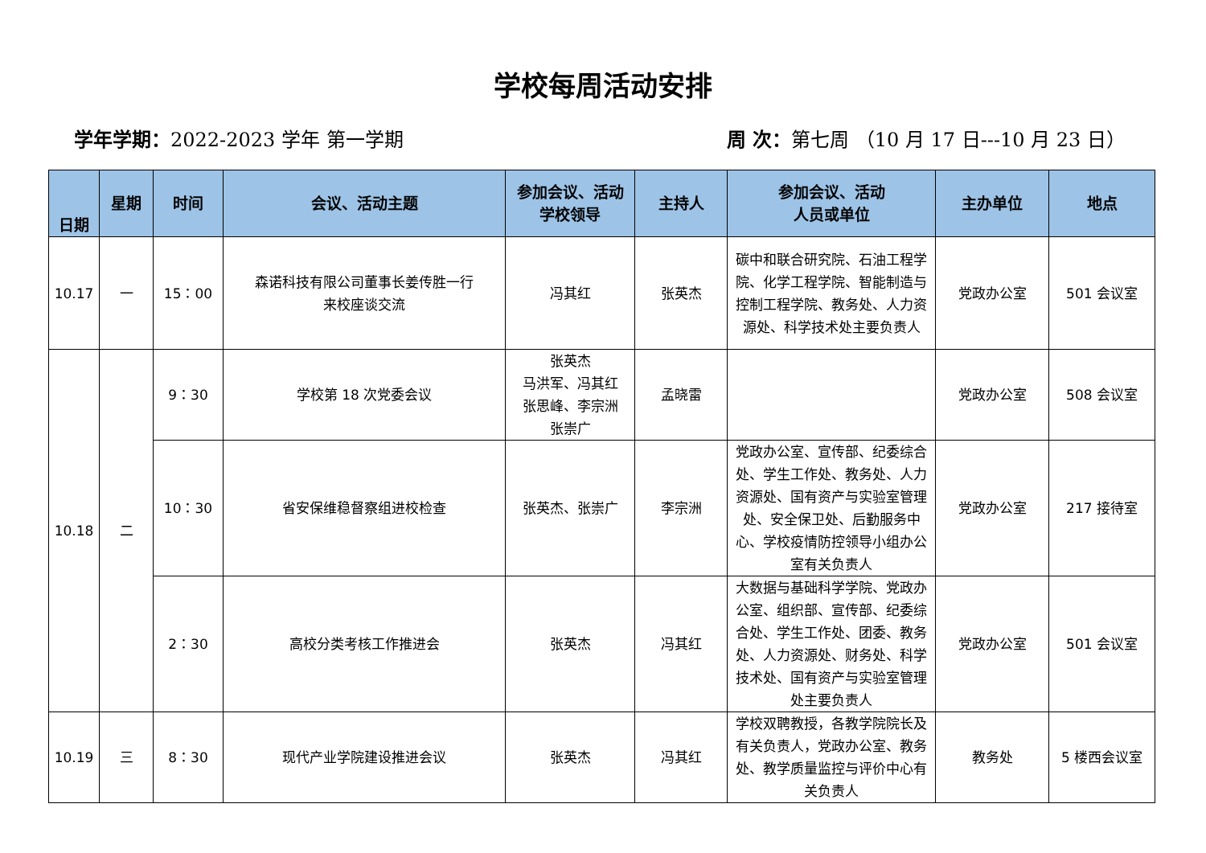学校每周活动安排
学年学期：2022-2023 学年 第一学期 周 次：第七周 （10 月 17 日---10 月 23 日）
| 日期 | 星期 | 时间 | 会议、活动主题 | 参加会议、活动 学校领导 | 主持人 | 参加会议、活动 人员或单位 | 主办单位 | 地点 |
| --- | --- | --- | --- | --- | --- | --- | --- | --- |
| 10.17 | 一 | 15：00 | 森诺科技有限公司董事长姜传胜一行 来校座谈交流 | 冯其红 | 张英杰 | 碳中和联合研究院、石油工程学院、化学工程学院、智能制造与控制工程学院、教务处、人力资源处、科学技术处主要负责人 | 党政办公室 | 501 会议室 |
| 10.18 | 二 | 9：30 | 学校第 18 次党委会议 | 张英杰 马洪军、冯其红 张思峰、李宗洲 张崇广 | 孟晓雷 | | 党政办公室 | 508 会议室 |
| | | 10：30 | 省安保维稳督察组进校检查 | 张英杰、张崇广 | 李宗洲 | 党政办公室、宣传部、纪委综合处、学生工作处、教务处、人力资源处、国有资产与实验室管理处、安全保卫处、后勤服务中心、学校疫情防控领导小组办公室有关负责人 | 党政办公室 | 217 接待室 |
| | | 2：30 | 高校分类考核工作推进会 | 张英杰 | 冯其红 | 大数据与基础科学学院、党政办公室、组织部、宣传部、纪委综合处、学生工作处、团委、教务处、人力资源处、财务处、科学技术处、国有资产与实验室管理处主要负责人 | 党政办公室 | 501 会议室 |
| 10.19 | 三 | 8：30 | 现代产业学院建设推进会议 | 张英杰 | 冯其红 | 学校双聘教授，各教学院院长及有关负责人，党政办公室、教务处、教学质量监控与评价中心有关负责人 | 教务处 | 5 楼西会议室 |